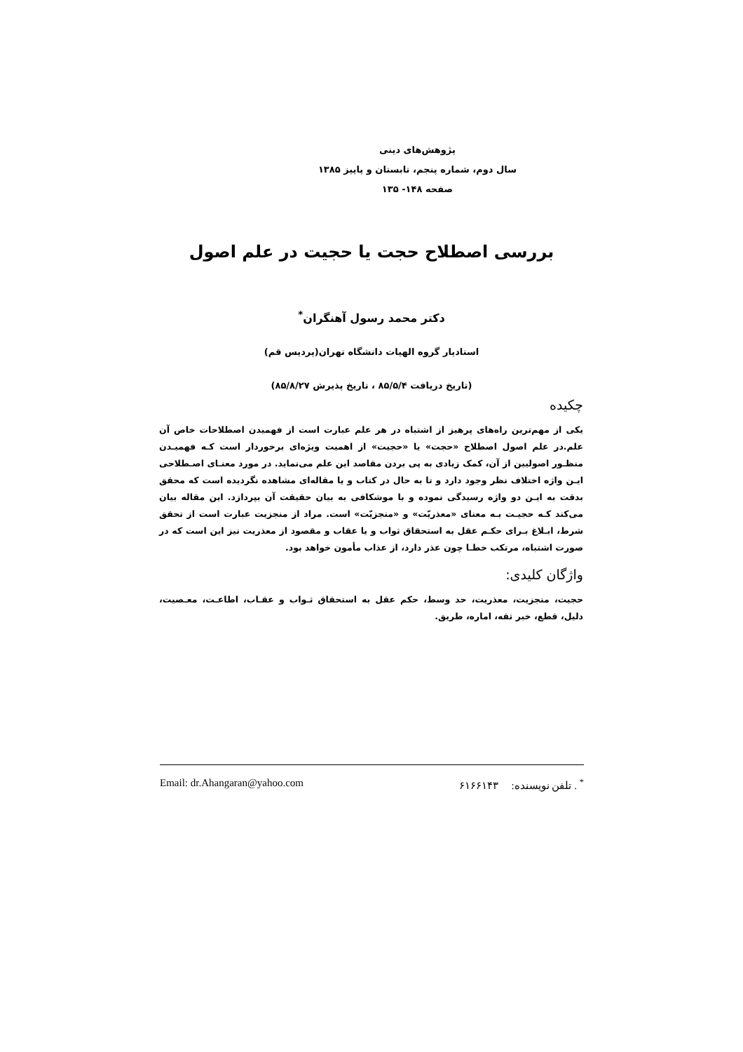پژوهش‌های دینی
سال دوم، شماره پنجم، تابستان و پاییز ۱۳۸۵
صفحه ۱۴۸- ۱۳۵
بررسی اصطلاح حجت یا حجیت در علم اصول
دکتر محمد رسول آهنگران<sup>*</sup>
استادیار گروه الهیات دانشگاه تهران(پردیس قم)
(تاریخ دریافت ۸۵/۵/۴ ، تاریخ پذیرش ۸۵/۸/۲۷)
چکیده
یکی از مهم‌ترین راه‌های پرهیز از اشتباه در هر علم عبارت است از فهمیدن اصطلاحات خاص آن علم.در علم اصول اصطلاح «حجت» یا «حجیت» از اهمیت ویژه‌ای برخوردار است کـه فهمیـدن منظـور اصولیین از آن، کمک زیادی به پی بردن مقاصد این علم می‌نماید. در مورد معنـای اصـطلاحی ایـن واژه اختلاف نظر وجود دارد و تا به حال در کتاب و یا مقاله‌ای مشاهده نگردیده است که محقق بدقت به ایـن دو واژه رسیدگی نموده و با موشکافی به بیان حقیقت آن بپردازد. این مقاله بیان می‌کند کـه حجیـت بـه معنای «معذریّت» و «منجزیّت» است. مراد از منجزیت عبارت است از تحقق شرط، ابـلاغ بـرای حکـم عقل به استحقاق ثواب و یا عقاب و مقصود از معذریت نیز این است که در صورت اشتباه، مرتکب خطـا چون عذر دارد، از عذاب مأمون خواهد بود.
واژگان کلیدی:
حجیت، منجزیت، معذریت، حد وسط، حکم عقل به استحقاق ثـواب و عقـاب، اطاعـت، معـصیت، دلیل، قطع، خبر ثقه، اماره، طریق.
<sup>*</sup> . تلفن نویسنده: ۶۱۶۶۱۴۳ Email: dr.Ahangaran@yahoo.com